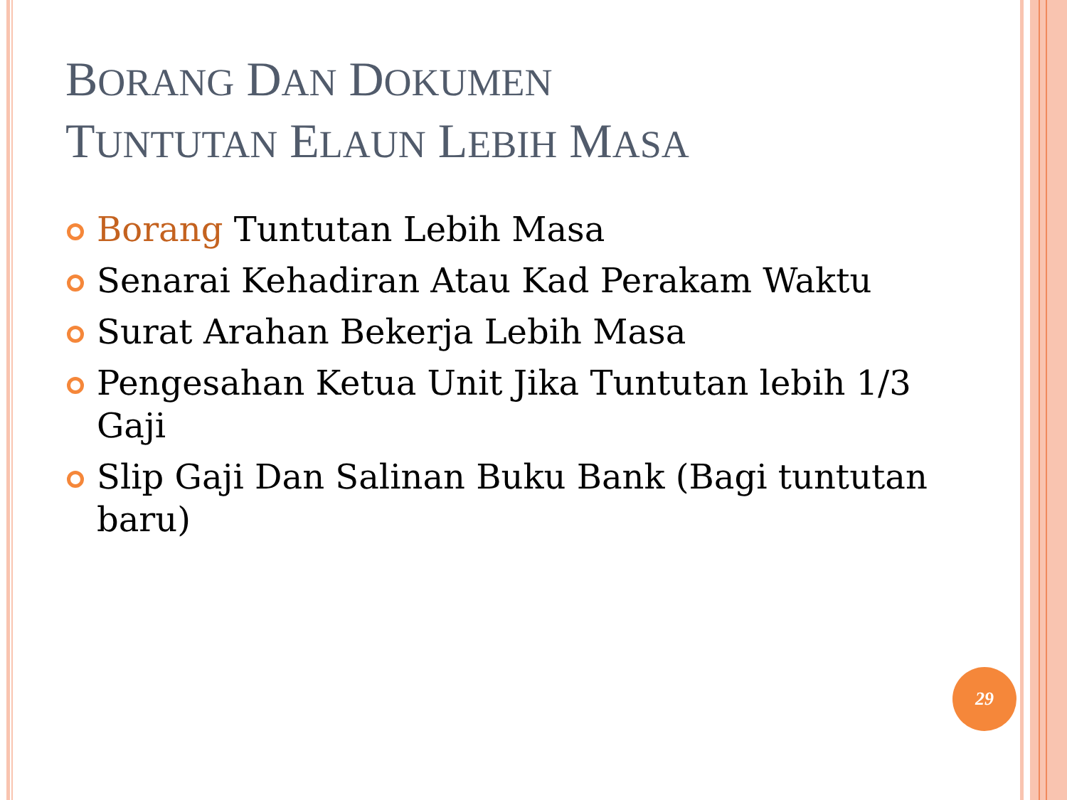BORANG DAN DOKUMEN
TUNTUTAN ELAUN LEBIH MASA
Borang Tuntutan Lebih Masa
Senarai Kehadiran Atau Kad Perakam Waktu
Surat Arahan Bekerja Lebih Masa
Pengesahan Ketua Unit Jika Tuntutan lebih 1/3 Gaji
Slip Gaji Dan Salinan Buku Bank (Bagi tuntutan baru)
29